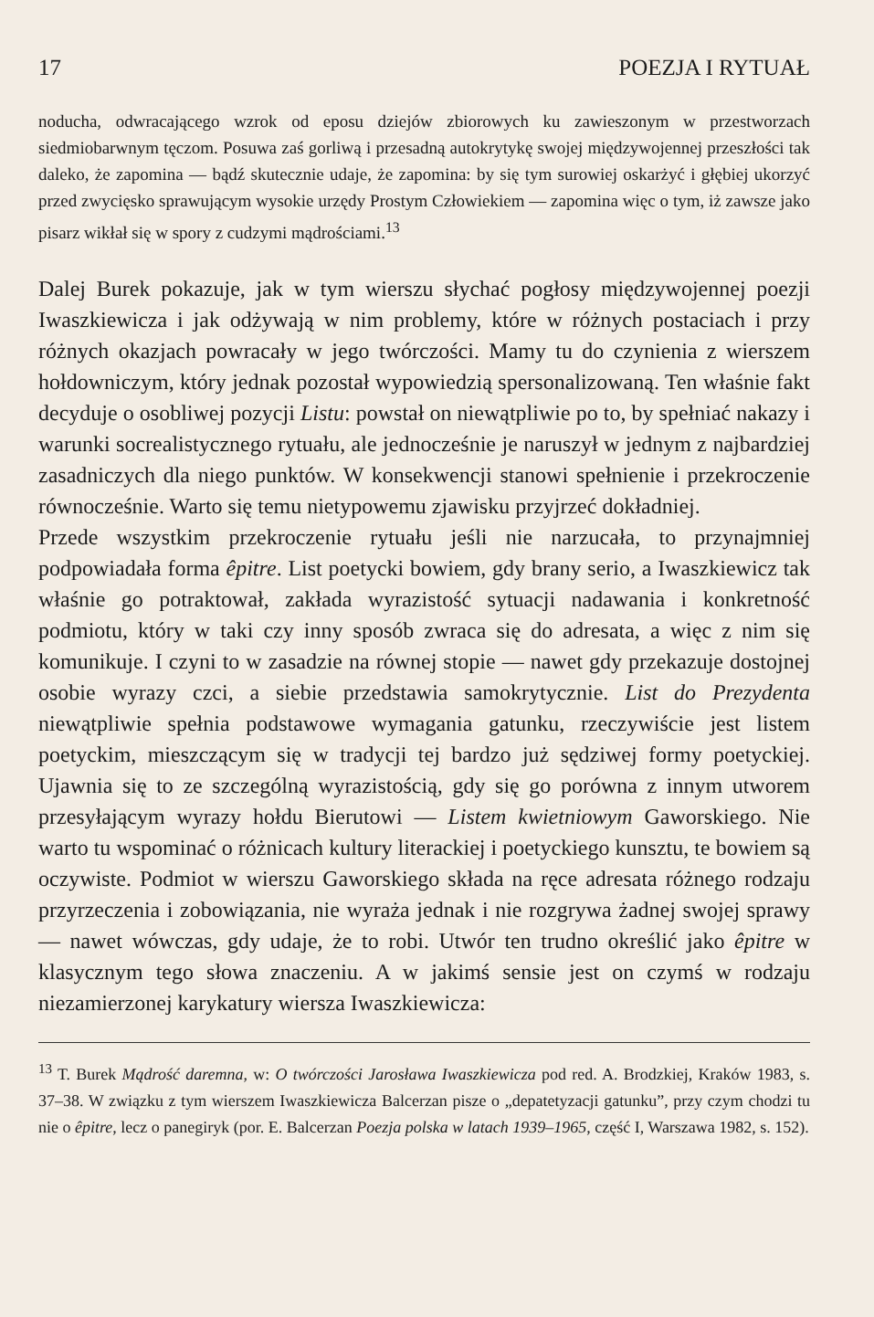17 POEZJA I RYTUAŁ
noducha, odwracającego wzrok od eposu dziejów zbiorowych ku zawieszonym w przestworzach siedmiobarwnym tęczom. Posuwa zaś gorliwą i przesadną autokrytykę swojej międzywojennej przeszłości tak daleko, że zapomina — bądź skutecznie udaje, że zapomina: by się tym surowiej oskarżyć i głębiej ukorzyć przed zwycięsko sprawującym wysokie urzędy Prostym Człowiekiem — zapomina więc o tym, iż zawsze jako pisarz wikłał się w spory z cudzymi mądrościami.<sup>13</sup>
Dalej Burek pokazuje, jak w tym wierszu słychać pogłosy międzywojennej poezji Iwaszkiewicza i jak odżywają w nim problemy, które w różnych postaciach i przy różnych okazjach powracały w jego twórczości. Mamy tu do czynienia z wierszem hołdowniczym, który jednak pozostał wypowiedzią spersonalizowaną. Ten właśnie fakt decyduje o osobliwej pozycji Listu: powstał on niewątpliwie po to, by spełniać nakazy i warunki socrealistycznego rytuału, ale jednocześnie je naruszył w jednym z najbardziej zasadniczych dla niego punktów. W konsekwencji stanowi spełnienie i przekroczenie równocześnie. Warto się temu nietypowemu zjawisku przyjrzeć dokładniej.
Przede wszystkim przekroczenie rytuału jeśli nie narzucała, to przynajmniej podpowiadała forma êpitre. List poetycki bowiem, gdy brany serio, a Iwaszkiewicz tak właśnie go potraktował, zakłada wyrazistość sytuacji nadawania i konkretność podmiotu, który w taki czy inny sposób zwraca się do adresata, a więc z nim się komunikuje. I czyni to w zasadzie na równej stopie — nawet gdy przekazuje dostojnej osobie wyrazy czci, a siebie przedstawia samokrytycznie. List do Prezydenta niewątpliwie spełnia podstawowe wymagania gatunku, rzeczywiście jest listem poetyckim, mieszczącym się w tradycji tej bardzo już sędziwej formy poetyckiej. Ujawnia się to ze szczególną wyrazistością, gdy się go porówna z innym utworem przesyłającym wyrazy hołdu Bierutowi — Listem kwietniowym Gaworskiego. Nie warto tu wspominać o różnicach kultury literackiej i poetyckiego kunsztu, te bowiem są oczywiste. Podmiot w wierszu Gaworskiego składa na ręce adresata różnego rodzaju przyrzeczenia i zobowiązania, nie wyraża jednak i nie rozgrywa żadnej swojej sprawy — nawet wówczas, gdy udaje, że to robi. Utwór ten trudno określić jako êpitre w klasycznym tego słowa znaczeniu. A w jakimś sensie jest on czymś w rodzaju niezamierzonej karykatury wiersza Iwaszkiewicza:
<sup>13</sup> T. Burek Mądrość daremna, w: O twórczości Jarosława Iwaszkiewicza pod red. A. Brodzkiej, Kraków 1983, s. 37–38. W związku z tym wierszem Iwaszkiewicza Balcerzan pisze o „depatetyzacji gatunku”, przy czym chodzi tu nie o êpitre, lecz o panegiryk (por. E. Balcerzan Poezja polska w latach 1939–1965, część I, Warszawa 1982, s. 152).